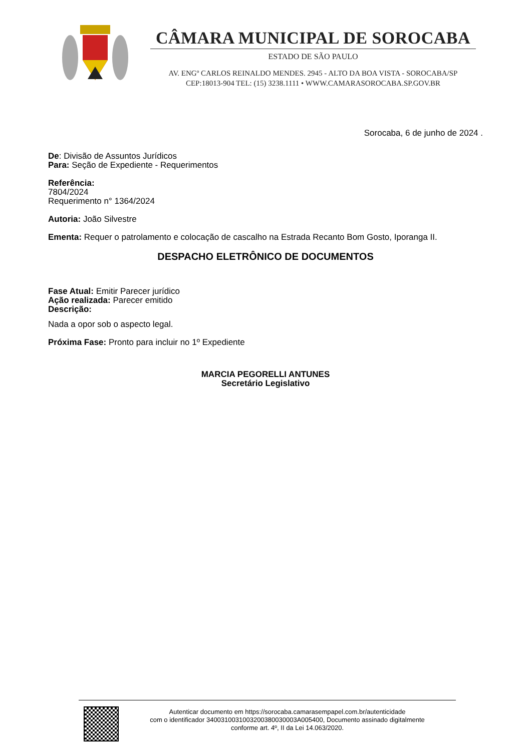CÂMARA MUNICIPAL DE SOROCABA
ESTADO DE SÃO PAULO
AV. ENGº CARLOS REINALDO MENDES. 2945 - ALTO DA BOA VISTA - SOROCABA/SP
CEP:18013-904 TEL: (15) 3238.1111 • WWW.CAMARASOROCABA.SP.GOV.BR
Sorocaba, 6 de junho de 2024 .
De: Divisão de Assuntos Jurídicos
Para: Seção de Expediente - Requerimentos
Referência:
7804/2024
Requerimento n° 1364/2024
Autoria: João Silvestre
Ementa: Requer o patrolamento e colocação de cascalho na Estrada Recanto Bom Gosto, Iporanga II.
DESPACHO ELETRÔNICO DE DOCUMENTOS
Fase Atual: Emitir Parecer jurídico
Ação realizada: Parecer emitido
Descrição:
Nada a opor sob o aspecto legal.
Próxima Fase: Pronto para incluir no 1º Expediente
MARCIA PEGORELLI ANTUNES
Secretário Legislativo
Autenticar documento em https://sorocaba.camarasempapel.com.br/autenticidade
com o identificador 340031003100320038003000​3A005400, Documento assinado digitalmente
conforme art. 4º, II da Lei 14.063/2020.